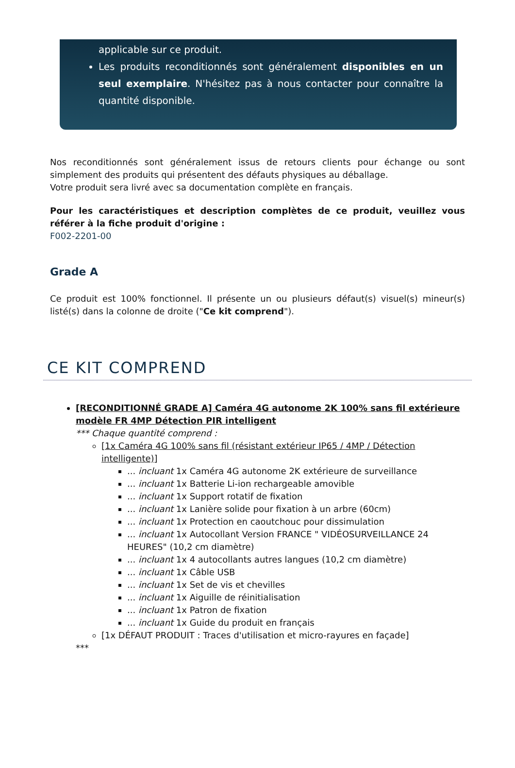applicable sur ce produit.
Les produits reconditionnés sont généralement disponibles en un seul exemplaire. N'hésitez pas à nous contacter pour connaître la quantité disponible.
Nos reconditionnés sont généralement issus de retours clients pour échange ou sont simplement des produits qui présentent des défauts physiques au déballage.
Votre produit sera livré avec sa documentation complète en français.
Pour les caractéristiques et description complètes de ce produit, veuillez vous référer à la fiche produit d'origine :
F002-2201-00
Grade A
Ce produit est 100% fonctionnel. Il présente un ou plusieurs défaut(s) visuel(s) mineur(s) listé(s) dans la colonne de droite ("Ce kit comprend").
CE KIT COMPREND
[RECONDITIONNÉ GRADE A] Caméra 4G autonome 2K 100% sans fil extérieure modèle FR 4MP Détection PIR intelligent
*** Chaque quantité comprend :
[1x Caméra 4G 100% sans fil (résistant extérieur IP65 / 4MP / Détection intelligente)]
... incluant 1x Caméra 4G autonome 2K extérieure de surveillance
... incluant 1x Batterie Li-ion rechargeable amovible
... incluant 1x Support rotatif de fixation
... incluant 1x Lanière solide pour fixation à un arbre (60cm)
... incluant 1x Protection en caoutchouc pour dissimulation
... incluant 1x Autocollant Version FRANCE " VIDÉOSURVEILLANCE 24 HEURES" (10,2 cm diamètre)
... incluant 1x 4 autocollants autres langues (10,2 cm diamètre)
... incluant 1x Câble USB
... incluant 1x Set de vis et chevilles
... incluant 1x Aiguille de réinitialisation
... incluant 1x Patron de fixation
... incluant 1x Guide du produit en français
[1x DÉFAUT PRODUIT : Traces d'utilisation et micro-rayures en façade]
***